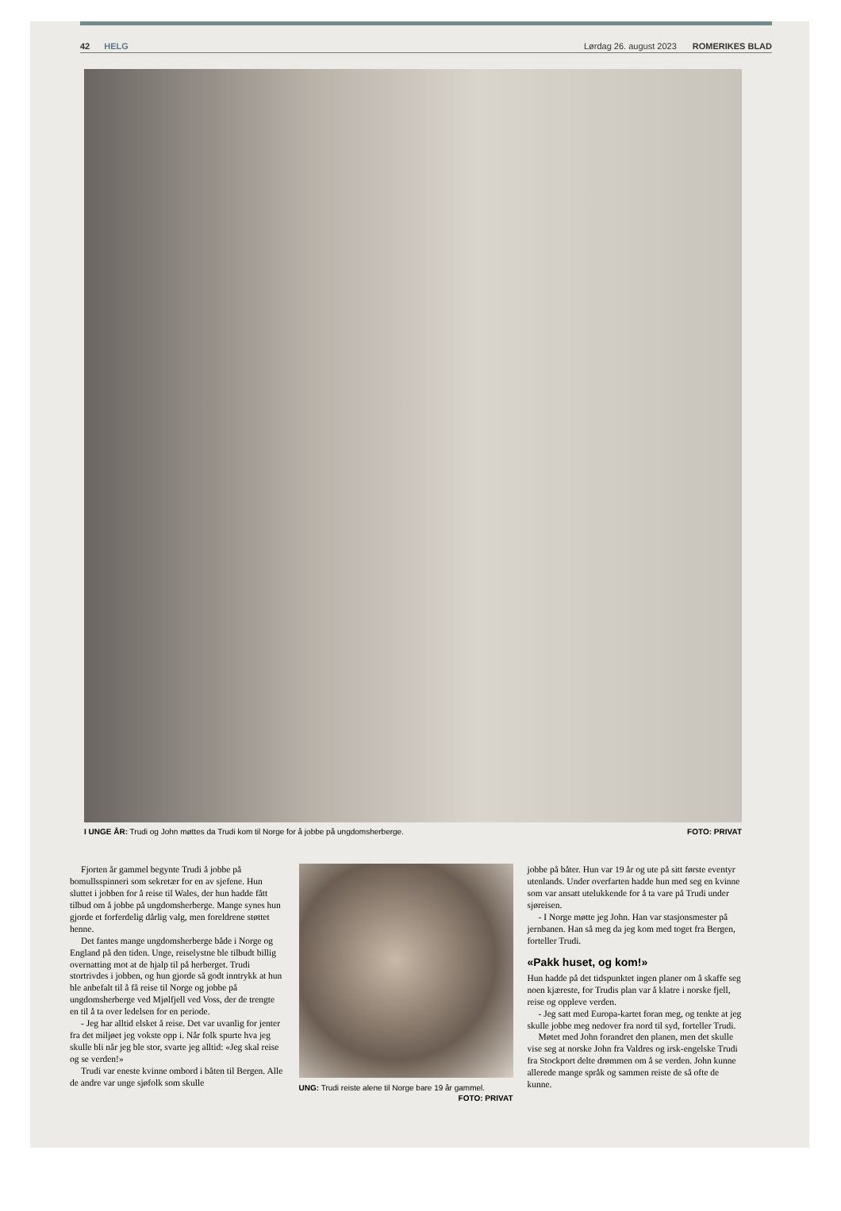42 HELG Lørdag 26. august 2023 ROMERIKES BLAD
I UNGE ÅR: Trudi og John møttes da Trudi kom til Norge for å jobbe på ungdomsherberge. FOTO: PRIVAT
Fjorten år gammel begynte Trudi å jobbe på bomullsspinneri som sekretær for en av sjefene. Hun sluttet i jobben for å reise til Wales, der hun hadde fått tilbud om å jobbe på ungdomsherberge. Mange synes hun gjorde et forferdelig dårlig valg, men foreldrene støttet henne.
Det fantes mange ungdomsherberge både i Norge og England på den tiden. Unge, reiselystne ble tilbudt billig overnatting mot at de hjalp til på herberget. Trudi stortrivdes i jobben, og hun gjorde så godt inntrykk at hun ble anbefalt til å få reise til Norge og jobbe på ungdomsherberge ved Mjølfjell ved Voss, der de trengte en til å ta over ledelsen for en periode.
- Jeg har alltid elsket å reise. Det var uvanlig for jenter fra det miljøet jeg vokste opp i. Når folk spurte hva jeg skulle bli når jeg ble stor, svarte jeg alltid: «Jeg skal reise og se verden!»
Trudi var eneste kvinne ombord i båten til Bergen. Alle de andre var unge sjøfolk som skulle
UNG: Trudi reiste alene til Norge bare 19 år gammel. FOTO: PRIVAT
jobbe på båter. Hun var 19 år og ute på sitt første eventyr utenlands. Under overfarten hadde hun med seg en kvinne som var ansatt utelukkende for å ta vare på Trudi under sjøreisen.
- I Norge møtte jeg John. Han var stasjonsmester på jernbanen. Han så meg da jeg kom med toget fra Bergen, forteller Trudi.
«Pakk huset, og kom!»
Hun hadde på det tidspunktet ingen planer om å skaffe seg noen kjæreste, for Trudis plan var å klatre i norske fjell, reise og oppleve verden.
- Jeg satt med Europa-kartet foran meg, og tenkte at jeg skulle jobbe meg nedover fra nord til syd, forteller Trudi.
Møtet med John forandret den planen, men det skulle vise seg at norske John fra Valdres og irsk-engelske Trudi fra Stockport delte drømmen om å se verden. John kunne allerede mange språk og sammen reiste de så ofte de kunne.